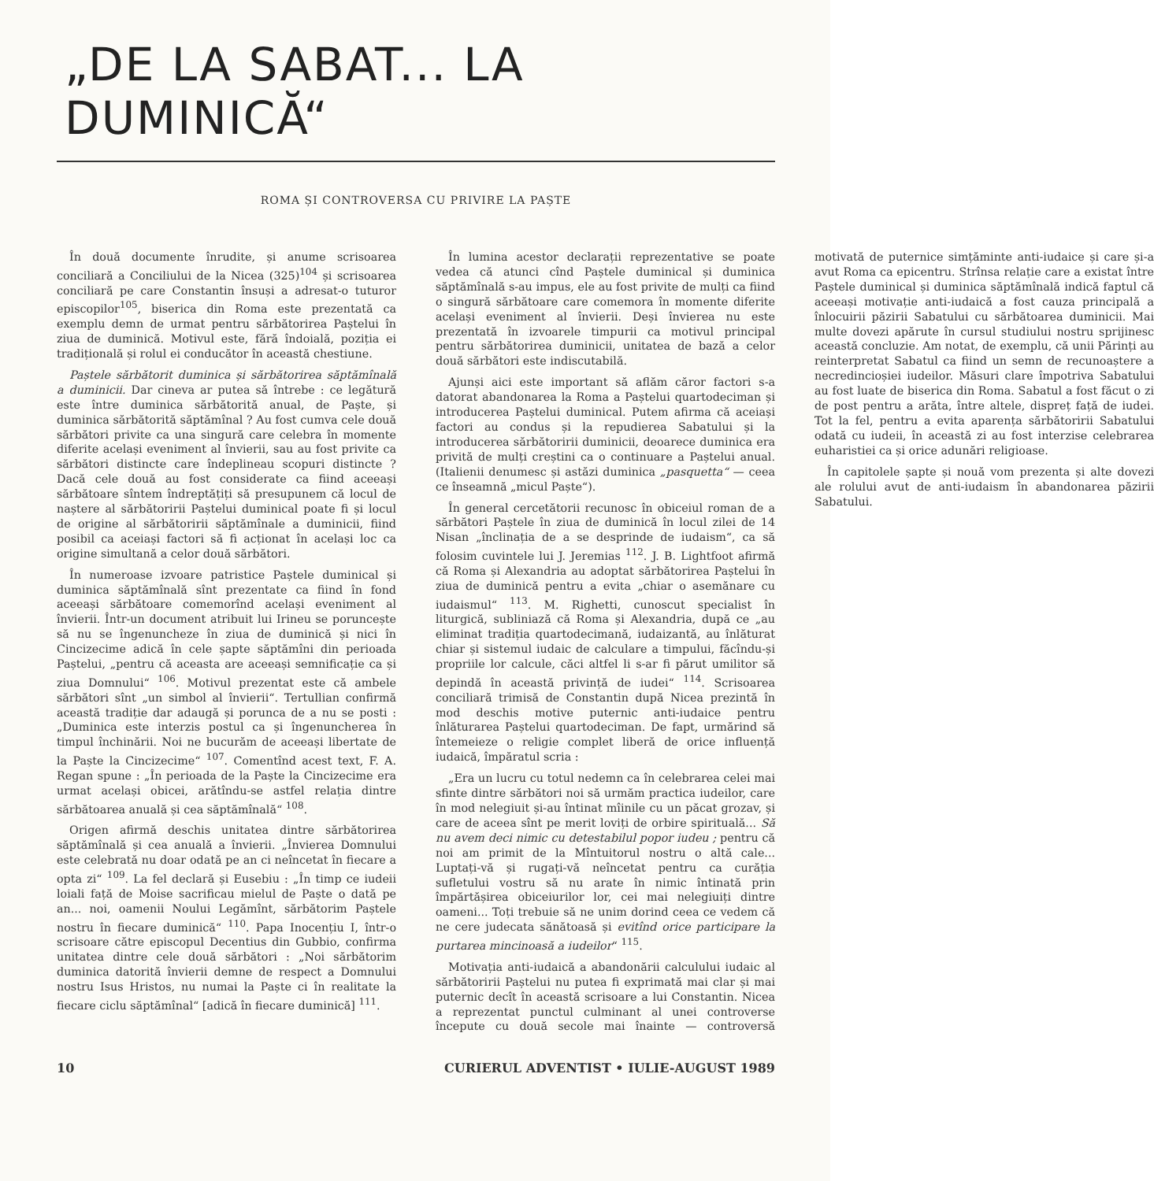„DE LA SABAT... LA DUMINICĂ“
ROMA ȘI CONTROVERSA CU PRIVIRE LA PAȘTE
În două documente înrudite, și anume scrisoarea conciliară a Conciliului de la Nicea (325)<sup>104</sup> și scrisoarea conciliară pe care Constantin însuși a adresat-o tuturor episcopilor<sup>105</sup>, biserica din Roma este prezentată ca exemplu demn de urmat pentru sărbătorirea Paștelui în ziua de duminică. Motivul este, fără îndoială, poziția ei tradițională și rolul ei conducător în această chestiune.
Paștele sărbătorit duminica și sărbătorirea săptămînală a duminicii. Dar cineva ar putea să întrebe : ce legătură este între duminica sărbătorită anual, de Paște, și duminica sărbătorită săptămînal ? Au fost cumva cele două sărbători privite ca una singură care celebra în momente diferite același eveniment al învierii, sau au fost privite ca sărbători distincte care îndeplineau scopuri distincte ? Dacă cele două au fost considerate ca fiind aceeași sărbătoare sîntem îndreptățiți să presupunem că locul de naștere al sărbătoririi Paștelui duminical poate fi și locul de origine al sărbătoririi săptămînale a duminicii, fiind posibil ca aceiași factori să fi acționat în același loc ca origine simultană a celor două sărbători.
În numeroase izvoare patristice Paștele duminical și duminica săptămînală sînt prezentate ca fiind în fond aceeași sărbătoare comemorînd același eveniment al învierii. Într-un document atribuit lui Irineu se poruncește să nu se îngenuncheze în ziua de duminică și nici în Cincizecime adică în cele șapte săptămîni din perioada Paștelui, „pentru că aceasta are aceeași semnificație ca și ziua Domnului“ <sup>106</sup>. Motivul prezentat este că ambele sărbători sînt „un simbol al învierii“. Tertullian confirmă această tradiție dar adaugă și porunca de a nu se posti : „Duminica este interzis postul ca și îngenuncherea în timpul închinării. Noi ne bucurăm de aceeași libertate de la Paște la Cincizecime“ <sup>107</sup>. Comentînd acest text, F. A. Regan spune : „În perioada de la Paște la Cincizecime era urmat același obicei, arătîndu-se astfel relația dintre sărbătoarea anuală și cea săptămînală“ <sup>108</sup>.
Origen afirmă deschis unitatea dintre sărbătorirea săptămînală și cea anuală a învierii. „Învierea Domnului este celebrată nu doar odată pe an ci neîncetat în fiecare a opta zi“ <sup>109</sup>. La fel declară și Eusebiu : „În timp ce iudeii loiali față de Moise sacrificau mielul de Paște o dată pe an... noi, oamenii Noului Legămînt, sărbătorim Paștele nostru în fiecare duminică“ <sup>110</sup>. Papa Inocențiu I, într-o scrisoare către episcopul Decentius din Gubbio, confirma unitatea dintre cele două sărbători : „Noi sărbătorim duminica datorită învierii demne de respect a Domnului nostru Isus Hristos, nu numai la Paște ci în realitate la fiecare ciclu săptămînal“ [adică în fiecare duminică] <sup>111</sup>.
În lumina acestor declarații reprezentative se poate vedea că atunci cînd Paștele duminical și duminica săptămînală s-au impus, ele au fost privite de mulți ca fiind o singură sărbătoare care comemora în momente diferite același eveniment al învierii. Deși învierea nu este prezentată în izvoarele timpurii ca motivul principal pentru sărbătorirea duminicii, unitatea de bază a celor două sărbători este indiscutabilă.
Ajunși aici este important să aflăm căror factori s-a datorat abandonarea la Roma a Paștelui quartodeciman și introducerea Paștelui duminical. Putem afirma că aceiași factori au condus și la repudierea Sabatului și la introducerea sărbătoririi duminicii, deoarece duminica era privită de mulți creștini ca o continuare a Paștelui anual. (Italienii denumesc și astăzi duminica „pasquetta“ — ceea ce înseamnă „micul Paște“).
În general cercetătorii recunosc în obiceiul roman de a sărbători Paștele în ziua de duminică în locul zilei de 14 Nisan „înclinația de a se desprinde de iudaism“, ca să folosim cuvintele lui J. Jeremias <sup>112</sup>. J. B. Lightfoot afirmă că Roma și Alexandria au adoptat sărbătorirea Paștelui în ziua de duminică pentru a evita „chiar o asemănare cu iudaismul“ <sup>113</sup>. M. Righetti, cunoscut specialist în liturgică, subliniază că Roma și Alexandria, după ce „au eliminat tradiția quartodecimană, iudaizantă, au înlăturat chiar și sistemul iudaic de calculare a timpului, făcîndu-și propriile lor calcule, căci altfel li s-ar fi părut umilitor să depindă în această privință de iudei“ <sup>114</sup>. Scrisoarea conciliară trimisă de Constantin după Nicea prezintă în mod deschis motive puternic anti-iudaice pentru înlăturarea Paștelui quartodeciman. De fapt, urmărind să întemeieze o religie complet liberă de orice influență iudaică, împăratul scria :
„Era un lucru cu totul nedemn ca în celebrarea celei mai sfinte dintre sărbători noi să urmăm practica iudeilor, care în mod nelegiuit și-au întinat mîinile cu un păcat grozav, și care de aceea sînt pe merit loviți de orbire spirituală... Să nu avem deci nimic cu detestabilul popor iudeu ; pentru că noi am primit de la Mîntuitorul nostru o altă cale... Luptați-vă și rugați-vă neîncetat pentru ca curăția sufletului vostru să nu arate în nimic întinată prin împărtășirea obiceiurilor lor, cei mai nelegiuiți dintre oameni... Toți trebuie să ne unim dorind ceea ce vedem că ne cere judecata sănătoasă și evitînd orice participare la purtarea mincinoasă a iudeilor“ <sup>115</sup>.
Motivația anti-iudaică a abandonării calculului iudaic al sărbătoririi Paștelui nu putea fi exprimată mai clar și mai puternic decît în această scrisoare a lui Constantin. Nicea a reprezentat punctul culminant al unei controverse începute cu două secole mai înainte — controversă motivată de puternice simțăminte anti-iudaice și care și-a avut Roma ca epicentru. Strînsa relație care a existat între Paștele duminical și duminica săptămînală indică faptul că aceeași motivație anti-iudaică a fost cauza principală a înlocuirii păzirii Sabatului cu sărbătoarea duminicii. Mai multe dovezi apărute în cursul studiului nostru sprijinesc această concluzie. Am notat, de exemplu, că unii Părinți au reinterpretat Sabatul ca fiind un semn de recunoaștere a necredincioșiei iudeilor. Măsuri clare împotriva Sabatului au fost luate de biserica din Roma. Sabatul a fost făcut o zi de post pentru a arăta, între altele, dispreț față de iudei. Tot la fel, pentru a evita aparența sărbătoririi Sabatului odată cu iudeii, în această zi au fost interzise celebrarea euharistiei ca și orice adunări religioase.
În capitolele șapte și nouă vom prezenta și alte dovezi ale rolului avut de anti-iudaism în abandonarea păzirii Sabatului.
10 CURIERUL ADVENTIST • IULIE-AUGUST 1989